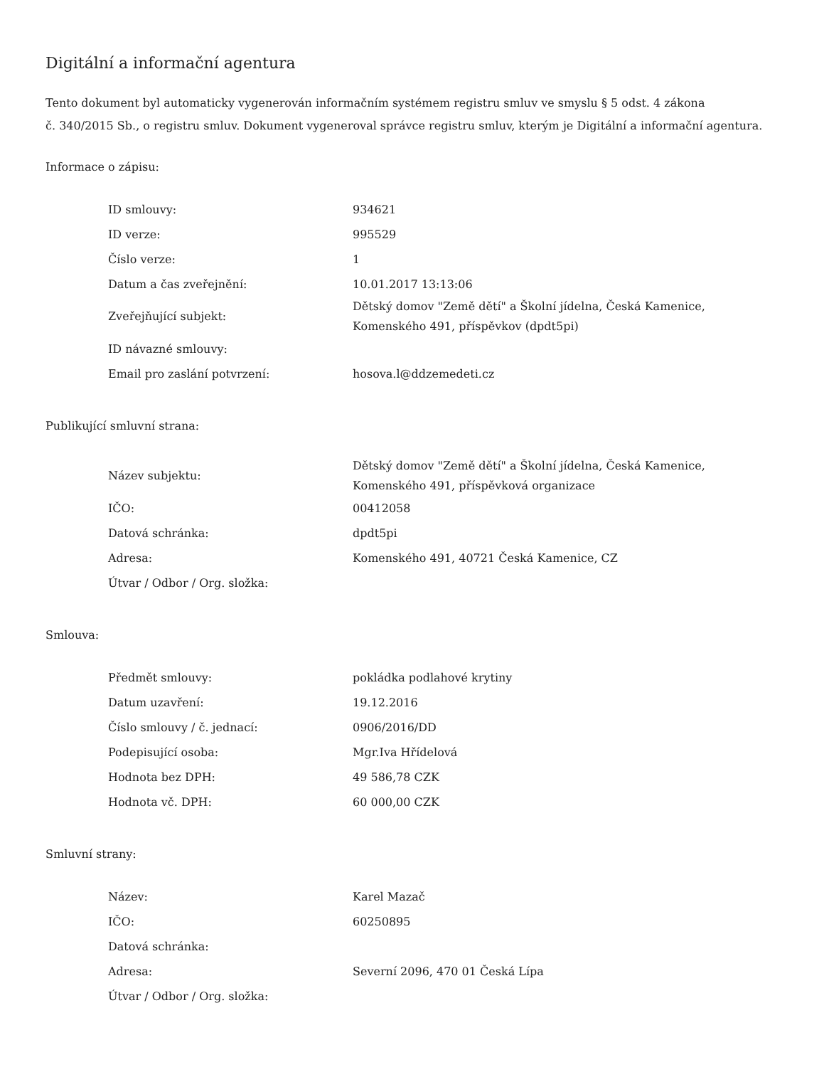Digitální a informační agentura
Tento dokument byl automaticky vygenerován informačním systémem registru smluv ve smyslu § 5 odst. 4 zákona
č. 340/2015 Sb., o registru smluv. Dokument vygeneroval správce registru smluv, kterým je Digitální a informační agentura.
Informace o zápisu:
| ID smlouvy: | 934621 |
| ID verze: | 995529 |
| Číslo verze: | 1 |
| Datum a čas zveřejnění: | 10.01.2017 13:13:06 |
| Zveřejňující subjekt: | Dětský domov "Země dětí" a Školní jídelna, Česká Kamenice, Komenského 491, příspěvkov (dpdt5pi) |
| ID návazné smlouvy: | |
| Email pro zaslání potvrzení: | hosova.l@ddzemedeti.cz |
Publikující smluvní strana:
| Název subjektu: | Dětský domov "Země dětí" a Školní jídelna, Česká Kamenice, Komenského 491, příspěvková organizace |
| IČO: | 00412058 |
| Datová schránka: | dpdt5pi |
| Adresa: | Komenského 491, 40721 Česká Kamenice, CZ |
| Útvar / Odbor / Org. složka: | |
Smlouva:
| Předmět smlouvy: | pokládka podlahové krytiny |
| Datum uzavření: | 19.12.2016 |
| Číslo smlouvy / č. jednací: | 0906/2016/DD |
| Podepisující osoba: | Mgr.Iva Hřídelová |
| Hodnota bez DPH: | 49 586,78 CZK |
| Hodnota vč. DPH: | 60 000,00 CZK |
Smluvní strany:
| Název: | Karel Mazač |
| IČO: | 60250895 |
| Datová schránka: | |
| Adresa: | Severní 2096, 470 01 Česká Lípa |
| Útvar / Odbor / Org. složka: | |